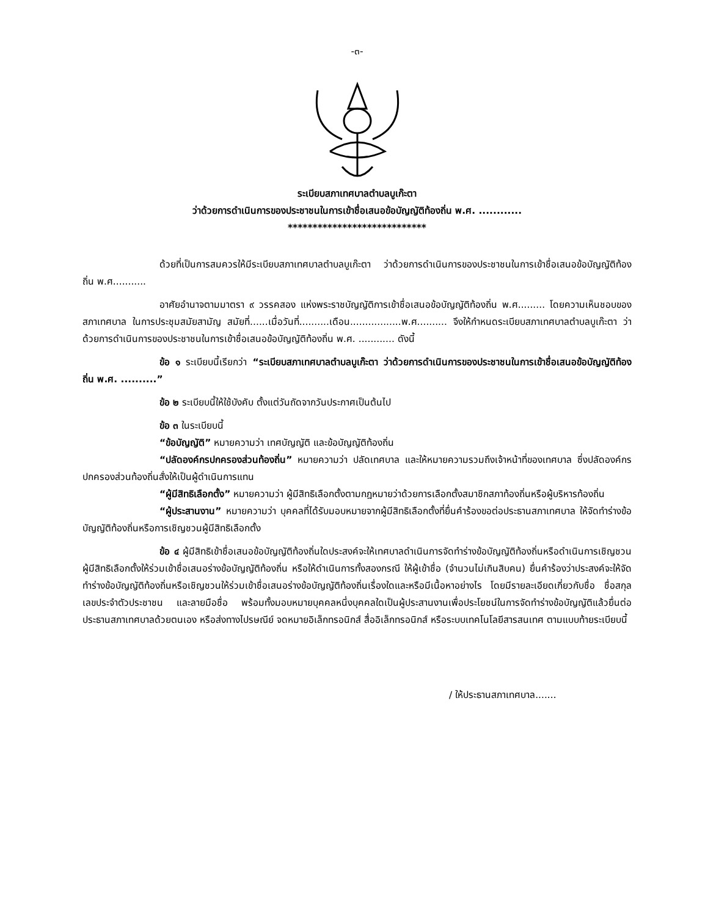-๓-
ระเบียบสภาเทศบาลตำบลบูเก๊ะตา
ว่าด้วยการดำเนินการของประชาชนในการเข้าชื่อเสนอข้อบัญญัติท้องถิ่น พ.ศ. ............
****************************
ด้วยที่เป็นการสมควรให้มีระเบียบสภาเทศบาลตำบลบูเก๊ะตา ว่าด้วยการดำเนินการของประชาชนในการเข้าชื่อเสนอข้อบัญญัติท้องถิ่น พ.ศ...........
อาศัยอำนาจตามมาตรา ๙ วรรคสอง แห่งพระราชบัญญัติการเข้าชื่อเสนอข้อบัญญัติท้องถิ่น พ.ศ......... โดยความเห็นชอบของสภาเทศบาล ในการประชุมสมัยสามัญ สมัยที่......เมื่อวันที่..........เดือน.................พ.ศ.......... จึงให้กำหนดระเบียบสภาเทศบาลตำบลบูเก๊ะตา ว่าด้วยการดำเนินการของประชาชนในการเข้าชื่อเสนอข้อบัญญัติท้องถิ่น พ.ศ. ............ ดังนี้
ข้อ ๑ ระเบียบนี้เรียกว่า “ระเบียบสภาเทศบาลตำบลบูเก๊ะตา ว่าด้วยการดำเนินการของประชาชนในการเข้าชื่อเสนอข้อบัญญัติท้องถิ่น พ.ศ. ..........”
ข้อ ๒ ระเบียบนี้ให้ใช้บังคับ ตั้งแต่วันถัดจากวันประกาศเป็นต้นไป
ข้อ ๓ ในระเบียบนี้
“ข้อบัญญัติ” หมายความว่า เทศบัญญัติ และข้อบัญญัติท้องถิ่น
“ปลัดองค์กรปกครองส่วนท้องถิ่น” หมายความว่า ปลัดเทศบาล และให้หมายความรวมถึงเจ้าหน้าที่ของเทศบาล ซึ่งปลัดองค์กรปกครองส่วนท้องถิ่นสั่งให้เป็นผู้ดำเนินการแทน
“ผู้มีสิทธิเลือกตั้ง” หมายความว่า ผู้มีสิทธิเลือกตั้งตามกฎหมายว่าด้วยการเลือกตั้งสมาชิกสภาท้องถิ่นหรือผู้บริหารท้องถิ่น
“ผู้ประสานงาน” หมายความว่า บุคคลที่ได้รับมอบหมายจากผู้มีสิทธิเลือกตั้งที่ยื่นคำร้องขอต่อประธานสภาเทศบาล ให้จัดทำร่างข้อบัญญัติท้องถิ่นหรือการเชิญชวนผู้มีสิทธิเลือกตั้ง
ข้อ ๔ ผู้มีสิทธิเข้าชื่อเสนอข้อบัญญัติท้องถิ่นใดประสงค์จะให้เทศบาลดำเนินการจัดทำร่างข้อบัญญัติท้องถิ่นหรือดำเนินการเชิญชวนผู้มีสิทธิเลือกตั้งให้ร่วมเข้าชื่อเสนอร่างข้อบัญญัติท้องถิ่น หรือให้ดำเนินการทั้งสองกรณี ให้ผู้เข้าชื่อ (จำนวนไม่เกินสิบคน) ยื่นคำร้องว่าประสงค์จะให้จัดทำร่างข้อบัญญัติท้องถิ่นหรือเชิญชวนให้ร่วมเข้าชื่อเสนอร่างข้อบัญญัติท้องถิ่นเรื่องใดและหรือมีเนื้อหาอย่างไร โดยมีรายละเอียดเกี่ยวกับชื่อ ชื่อสกุล เลขประจำตัวประชาชน และลายมือชื่อ พร้อมทั้งมอบหมายบุคคลหนึ่งบุคคลใดเป็นผู้ประสานงานเพื่อประโยชน์ในการจัดทำร่างข้อบัญญัติแล้วยื่นต่อประธานสภาเทศบาลด้วยตนเอง หรือส่งทางไปรษณีย์ จดหมายอิเล็กทรอนิกส์ สื่ออิเล็กทรอนิกส์ หรือระบบเทคโนโลยีสารสนเทศ ตามแบบท้ายระเบียบนี้
/ ให้ประธานสภาเทศบาล.......